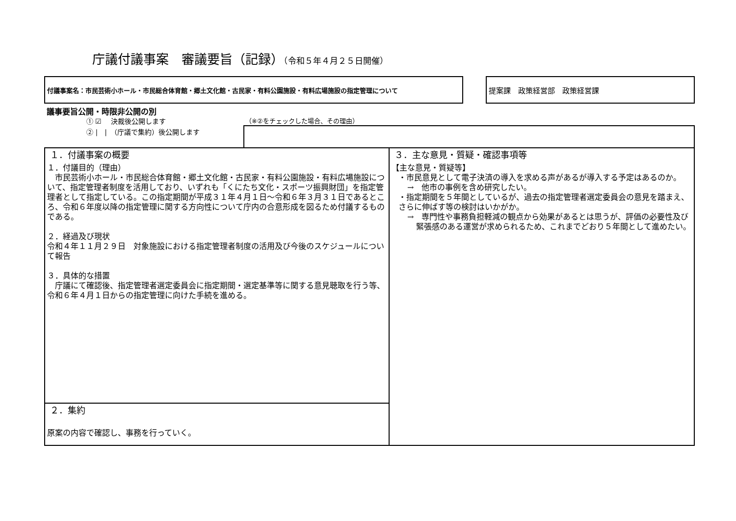庁議付議事案　審議要旨（記録）（令和５年４月２５日開催）
付議事案名：市民芸術小ホール・市民総合体育館・郷土文化館・古民家・有料公園施設・有料広場施設の指定管理について 提案課　政策経営部　政策経営課
議事要旨公開・時限非公開の別
① ☑　 決裁後公開します
② |　|　（庁議で集約）後公開します
（※②をチェックした場合、その理由）
| １．付議事案の概要 １．付議目的（理由） 市民芸術小ホール・市民総合体育館・郷土文化館・古民家・有料公園施設・有料広場施設について、指定管理者制度を活用しており、いずれも「くにたち文化・スポーツ振興財団」を指定管理者として指定している。この指定期間が平成３１年４月１日～令和６年３月３１日であるところ、令和６年度以降の指定管理に関する方向性について庁内の合意形成を図るため付議するものである。 ２．経過及び現状 令和４年１１月２９日 対象施設における指定管理者制度の活用及び今後のスケジュールについて報告 ３．具体的な措置 庁議にて確認後、指定管理者選定委員会に指定期間・選定基準等に関する意見聴取を行う等、令和６年４月１日からの指定管理に向けた手続を進める。 | ３．主な意見・質疑・確認事項等 【主な意見・質疑等】 ・市民意見として電子決済の導入を求める声があるが導入する予定はあるのか。 → 他市の事例を含め研究したい。 ・指定期間を５年間としているが、過去の指定管理者選定委員会の意見を踏まえ、さらに伸ばす等の検討はいかがか。 → 専門性や事務負担軽減の観点から効果があるとは思うが、評価の必要性及び緊張感のある運営が求められるため、これまでどおり５年間として進めたい。 |
| ２．集約 原案の内容で確認し、事務を行っていく。 | |